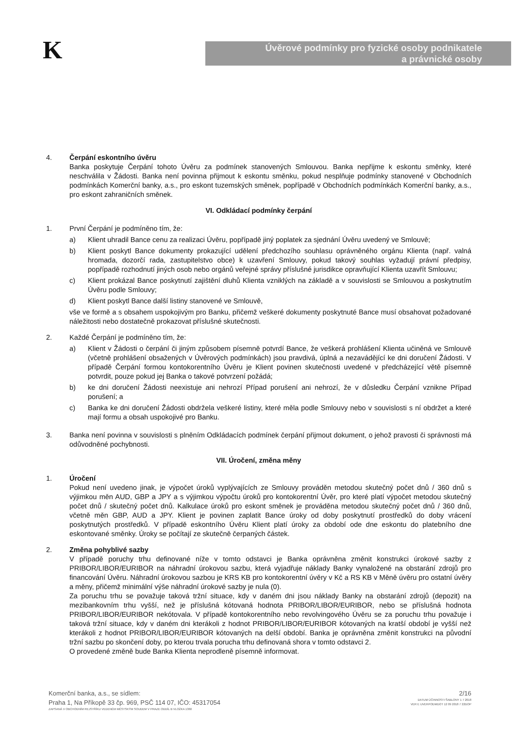K
Úvěrové podmínky pro fyzické osoby podnikatele
a právnické osoby
4. Čerpání eskontního úvěru
Banka poskytuje Čerpání tohoto Úvěru za podmínek stanovených Smlouvou. Banka nepřijme k eskontu směnky, které neschválila v Žádosti. Banka není povinna přijmout k eskontu směnku, pokud nesplňuje podmínky stanovené v Obchodních podmínkách Komerční banky, a.s., pro eskont tuzemských směnek, popřípadě v Obchodních podmínkách Komerční banky, a.s., pro eskont zahraničních směnek.
VI. Odkládací podmínky čerpání
1. První Čerpání je podmíněno tím, že:
a) Klient uhradil Bance cenu za realizaci Úvěru, popřípadě jiný poplatek za sjednání Úvěru uvedený ve Smlouvě;
b) Klient poskytl Bance dokumenty prokazující udělení předchozího souhlasu oprávněného orgánu Klienta (např. valná hromada, dozorčí rada, zastupitelstvo obce) k uzavření Smlouvy, pokud takový souhlas vyžadují právní předpisy, popřípadě rozhodnutí jiných osob nebo orgánů veřejné správy příslušné jurisdikce opravňující Klienta uzavřít Smlouvu;
c) Klient prokázal Bance poskytnutí zajištění dluhů Klienta vzniklých na základě a v souvislosti se Smlouvou a poskytnutím Úvěru podle Smlouvy;
d) Klient poskytl Bance další listiny stanovené ve Smlouvě,
vše ve formě a s obsahem uspokojivým pro Banku, přičemž veškeré dokumenty poskytnuté Bance musí obsahovat požadované náležitosti nebo dostatečně prokazovat příslušné skutečnosti.
2. Každé Čerpání je podmíněno tím, že:
a) Klient v Žádosti o čerpání či jiným způsobem písemně potvrdí Bance, že veškerá prohlášení Klienta učiněná ve Smlouvě (včetně prohlášení obsažených v Úvěrových podmínkách) jsou pravdivá, úplná a nezavádějící ke dni doručení Žádosti. V případě Čerpání formou kontokorentního Úvěru je Klient povinen skutečnosti uvedené v předcházející větě písemně potvrdit, pouze pokud jej Banka o takové potvrzení požádá;
b) ke dni doručení Žádosti neexistuje ani nehrozí Případ porušení ani nehrozí, že v důsledku Čerpání vznikne Případ porušení; a
c) Banka ke dni doručení Žádosti obdržela veškeré listiny, které měla podle Smlouvy nebo v souvislosti s ní obdržet a které mají formu a obsah uspokojivé pro Banku.
3. Banka není povinna v souvislosti s plněním Odkládacích podmínek čerpání přijmout dokument, o jehož pravosti či správnosti má odůvodněné pochybnosti.
VII. Úročení, změna měny
1. Úročení
Pokud není uvedeno jinak, je výpočet úroků vyplývajících ze Smlouvy prováděn metodou skutečný počet dnů / 360 dnů s výjimkou měn AUD, GBP a JPY a s výjimkou výpočtu úroků pro kontokorentní Úvěr, pro které platí výpočet metodou skutečný počet dnů / skutečný počet dnů. Kalkulace úroků pro eskont směnek je prováděna metodou skutečný počet dnů / 360 dnů, včetně měn GBP, AUD a JPY. Klient je povinen zaplatit Bance úroky od doby poskytnutí prostředků do doby vrácení poskytnutých prostředků. V případě eskontního Úvěru Klient platí úroky za období ode dne eskontu do platebního dne eskontované směnky. Úroky se počítají ze skutečně čerpaných částek.
2. Změna pohyblivé sazby
V případě poruchy trhu definované níže v tomto odstavci je Banka oprávněna změnit konstrukci úrokové sazby z PRIBOR/LIBOR/EURIBOR na náhradní úrokovou sazbu, která vyjadřuje náklady Banky vynaložené na obstarání zdrojů pro financování Úvěru. Náhradní úrokovou sazbou je KRS KB pro kontokorentní úvěry v Kč a RS KB v Měně úvěru pro ostatní úvěry a měny, přičemž minimální výše náhradní úrokové sazby je nula (0).
Za poruchu trhu se považuje taková tržní situace, kdy v daném dni jsou náklady Banky na obstarání zdrojů (depozit) na mezibankovním trhu vyšší, než je příslušná kótovaná hodnota PRIBOR/LIBOR/EURIBOR, nebo se příslušná hodnota PRIBOR/LIBOR/EURIBOR nekótovala. V případě kontokorentního nebo revolvingového Úvěru se za poruchu trhu považuje i taková tržní situace, kdy v daném dni kterákoli z hodnot PRIBOR/LIBOR/EURIBOR kótovaných na kratší období je vyšší než kterákoli z hodnot PRIBOR/LIBOR/EURIBOR kótovaných na delší období. Banka je oprávněna změnit konstrukci na původní tržní sazbu po skončení doby, po kterou trvala porucha trhu definovaná shora v tomto odstavci 2.
O provedené změně bude Banka Klienta neprodleně písemně informovat.
Komerční banka, a.s., se sídlem:
Praha 1, Na Příkopě 33 čp. 969, PSČ 114 07, IČO: 45317054
ZAPSANÁ V OBCHODNÍM REJSTŘÍKU VEDENÉM MĚSTSKÝM SOUDEM V PRAZE ODDÍL B VLOŽKA 1360
2/16
DATUM ÚČINNOSTI ŠABLONY 1 7 2018
VER E UVERPODMDOT 12 09 2018 7 22DOP